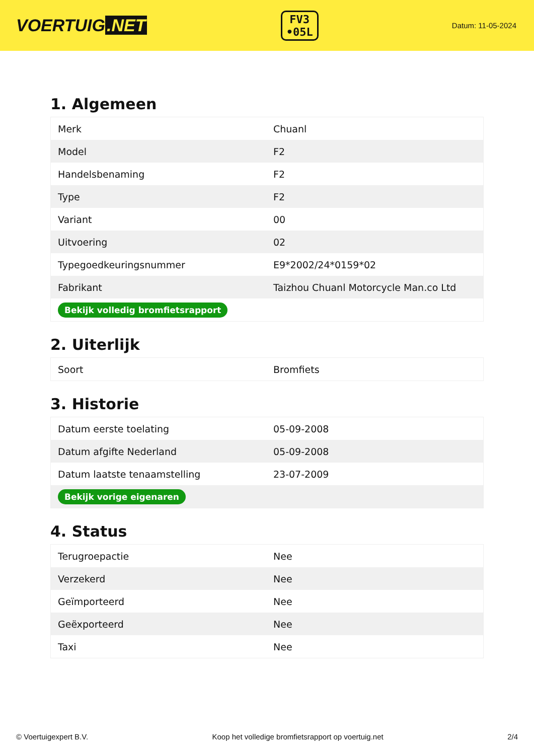VOERTUIG.NET
FV3
•05L
Datum: 11-05-2024
1. Algemeen
| Merk | Chuanl |
| Model | F2 |
| Handelsbenaming | F2 |
| Type | F2 |
| Variant | 00 |
| Uitvoering | 02 |
| Typegoedkeuringsnummer | E9*2002/24*0159*02 |
| Fabrikant | Taizhou Chuanl Motorcycle Man.co Ltd |
| Bekijk volledig bromfietsrapport | |
2. Uiterlijk
| Soort | Bromfiets |
3. Historie
| Datum eerste toelating | 05-09-2008 |
| Datum afgifte Nederland | 05-09-2008 |
| Datum laatste tenaamstelling | 23-07-2009 |
| Bekijk vorige eigenaren | |
4. Status
| Terugroepactie | Nee |
| Verzekerd | Nee |
| Geïmporteerd | Nee |
| Geëxporteerd | Nee |
| Taxi | Nee |
© Voertuigexpert B.V. Koop het volledige bromfietsrapport op voertuig.net 2/4